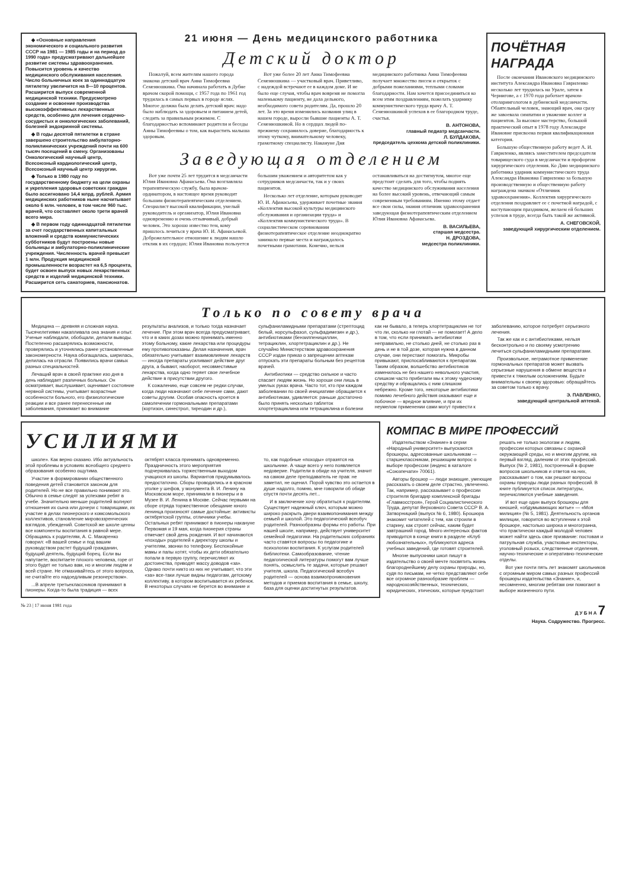◆ «Основные направления экономического и социального развития СССР на 1981 — 1985 годы и на период до 1990 года» предусматривают дальнейшее развитие системы здравоохранения. Повысится уровень и качество медицинского обслуживания населения. Число больничных коек за одиннадцатую пятилетку увеличится на 8—10 процентов. Расширится выпуск современной медицинской техники. Предусмотрено создание и освоение производства высокоэффективных лекарственных средств, особенно для лечения сердечно-сосудистых и онкологических заболеваний, болезней эндокринной системы.
◆ В годы десятой пятилетки в стране завершено строительство амбулаторно-поликлинических учреждений почти на 600 тысяч посещений в смену. Организованы Онкологический научный центр, Всесоюзный кардиологический центр, Всесоюзный научный центр хирургии.
◆ Только в 1980 году по государственному бюджету на цели охраны и укрепления здоровья советских граждан было ассигновано 14,4 млрд. рублей. Армия медицинских работников ныне насчитывает около 6 млн. человек, в том числе 960 тыс. врачей, что составляет около трети врачей всего мира.
◆ В первом году одиннадцатой пятилетки за счет государственных капитальных вложений и средств коммунистических субботников будут построены новые больницы и амбулаторно-поликлинические учреждения. Численность врачей превысит 1 млн. Продукция медицинской промышленности возрастет на 6,5 процента, будет освоен выпуск новых лекарственных средств и изделий медицинской техники. Расширится сеть санаториев, пансионатов.
21 июня — День медицинского работника
Детский доктор
Пожалуй, всем жителям нашего города знакома детский врач Анна Тимофеевна Семенюшкина. Она начинала работать в Дубне врачом скорой помощи, с 1957 года по 1961 год трудилась в самых первых в городе яслях. Многое должна была делать детский врач: надо было наблюдать за здоровьем и питанием детей, следить за правильным режимом. С благодарностью вспоминают родители и беседы Анны Тимофеевны о том, как вырастить малыша здоровым.
Вот уже более 20 лет Анна Тимофеевна Семенюшкина — участковый врач. Приветливо, с надеждой встречают ее в каждом доме. И не было еще случая, чтобы врач вовремя не помогла маленькому пациенту, не дала дельного, необходимого совета родителям. Да, прошло 20 лет. За это время изменились названия улиц в нашем городе, выросли бывшие пациенты А. Т. Семенюшкиной. Но в сердцах людей по-прежнему сохранилось доверие, благодарность к этому чуткому, внимательному человеку, грамотному специалисту. Накануне Дня медицинского работника Анна Тимофеевна получает множество писем и открыток с добрыми пожеланиями, теплыми словами благодарности. Нам хочется присоединиться ко всем этим поздравлениям, пожелать ударнику коммунистического труда врачу А. Т. Семенюшкиной успехов в ее благородном труде, счастья.
В. АНТОНОВА,
главный педиатр медсанчасти.
Л. БУЛДАКОВА,
председатель цехкома детской поликлиники.
Заведующая отделением
Вот уже почти 25 лет трудится в медсанчасти Юлия Ивановна Афанасьева. Она возглавляла терапевтическую службу, была врачом-ординатором, в настоящее время руководит большим физиотерапевтическим отделением. Специалист высокой квалификации, умелый руководитель и организатор, Юлия Ивановна одновременно и очень отзывчивый, добрый человек. Это хорошо известно тем, кому пришлось лечиться у врача Ю. И. Афанасьевой. Доброжелательное отношение к людям нашло отклик в их сердцах: Юлия Ивановна пользуется большим уважением и авторитетом как у сотрудников медсанчасти, так и у своих пациентов.
Несколько лет отделение, которым руководит Ю. И. Афанасьева, удерживает почетные звания «Коллектив высокой культуры медицинского обслуживания и организации труда» и «Коллектив коммунистического труда». В социалистическом соревновании физиотерапевтическое отделение неоднократно занимало первые места и награждалось почетными грамотами. Конечно, нельзя останавливаться на достигнутом, многое еще предстоит сделать для того, чтобы поднять качество медицинского обслуживания населения на более высокий уровень, отвечающий самым современным требованиям. Именно этому отдает все свои силы, знания отличник здравоохранения заведующая физиотерапевтическим отделением Юлия Ивановна Афанасьева.
В. ВАСИЛЬЕВА,
старшая медсестра.
Н. ДРОЗДОВА,
медсестра поликлиники.
ПОЧЁТНАЯ НАГРАДА
После окончания Ивановского медицинского института Александра Ивановна Гавриленко несколько лет трудилась на Урале, затем в Чернигове, а с 1970 года работает врачом-отоларингологом в дубненской медсанчасти. Обаятельный человек, знающий врач, она сразу же завоевала симпатии и уважение коллег и пациентов. За высокое мастерство, большой практический опыт в 1978 году Александре Ивановне присвоена первая квалификационная категория.
Большую общественную работу ведет А. И. Гавриленко, являясь заместителем председателя товарищеского суда в медсанчасти и профоргом хирургического отделения. Ко Дню медицинского работника ударник коммунистического труда Александра Ивановна Гавриленко за большую производственную и общественную работу награждена значком «Отличник здравоохранения». Коллектив хирургического отделения поздравляет ее с почетной наградой, с наступающим праздником, желаем ей больших успехов в труде, всегда быть такой же активной.
А. СНЕГОВСКОЙ,
заведующий хирургическим отделением.
Только по совету врача
Медицина — древняя и сложная наука. Тысячелетиями накапливала она знания и опыт. Ученые наблюдали, обобщали, делали выводы. Постепенно расширялись возможности, проверялись и уточнялись ранее установленные закономерности. Наука обогащалась, ширилась, делилась на отрасли. Появились врачи самых разных специальностей.
Лечащий врач в своей практике изо дня в день наблюдает различных больных. Он осматривает, выслушивает, оценивает состояние нервной системы, учитывает возрастные особенности больного, его физиологические реакции и все ранее перенесенные им заболевания, принимает во внимание результаты анализов, и только тогда назначает лечение. При этом врач всегда предусматривает, что и в каких дозах можно принимать именно этому больному, какие лекарства или процедуры ему противопоказаны. Делая назначения, врач обязательно учитывает взаимовлияние лекарств — иногда препараты усиливают действие друг друга, а бывают, наоборот, несовместимые лекарства, когда одно теряет свое лечебное действие в присутствии другого.
К сожалению, еще совсем не редки случаи, когда люди назначают себе лечение сами, дают советы другим. Особая опасность кроется в самолечении гормональными препаратами (кортизон, синестрол, тиреодин и др.), сульфаниламидными препаратами (стрептоцид белый, норсульфазол, сульфадимезин и др.), антибиотиками (бензилпенициллин, тетрациклин, хлортетрациклин и др.). Не случайно Министерством здравоохранения СССР издан приказ о запрещении аптекам отпускать эти препараты больным без рецептов врачей.
Антибиотики — средство сильное и часто спасает людям жизнь. Но хороши они лишь в умелых руках врача. Часто тот, кто при каждом заболевании по своей инициативе обращается к антибиотикам, удивляется: раньше достаточно было принять несколько таблеток хлортетрациклина или тетрациклина и болезни как ни бывало, а теперь хлортетрациклин не тот что ли, сколько ни глотай — не помогает! А дело в том, что если принимать антибиотики неправильно, не столько дней, не столько раз в день и не в той дозе, которая нужна в данном случае, они перестают помогать. Микробы привыкают, приспосабливаются к препаратам. Таким образом, волшебство антибиотиков изменилось не без нашего невольного участия, слишком часто прибегали мы к этому чудесному средству и обращались с ним слишком небрежно. Кроме того, некоторые антибиотики помимо лечебного действия оказывают еще и побочное — вредное влияние, и при их неумелом применении сами могут привести к заболеванию, которое потребует серьезного лечения.
Так же как и с антибиотиками, нельзя бесконтрольно и по своему усмотрению лечиться сульфаниламидными препаратами.
Произвольное, неграмотное применение гормональных препаратов может вызвать серьезные нарушения в обмене веществ и привести к тяжелым осложнениям. Будьте внимательны к своему здоровью: обращайтесь за советом только к врачу.
Э. ПАВЛЕНКО,
заведующий центральной аптекой.
УСИЛИЯМИ
школе». Как верно сказано. Ибо актуальность этой проблемы в условиях всеобщего среднего образования особенно ощутима.
Участие в формировании общественного поведения детей становится законом для родителей. Но не все правильно понимают это. Обычно в семье следят за успехами ребят в учебе. Значительно меньше родителей волнуют отношения их сына или дочери с товарищами, их участие в делах пионерского и комсомольского коллективов, становление мировоззренческих взглядов, убеждений. Советской же школе ценны все компоненты воспитания в равной мере. Обращаясь к родителям, А. С. Макаренко говорил: «В вашей семье и под вашим руководством растет будущий гражданин, будущий деятель, будущий борец. Если вы напутаете, воспитаете плохого человека, горе от этого будет не только вам, но и многим людям и всей стране. Не отмахивайтесь от этого вопроса, не считайте его надоедливым резонерством».
...В апреле третьеклассников принимают в пионеры. Когда-то была традиция — всех октябрят класса принимать одновременно. Праздничность этого мероприятия подчеркивалась торжественным выходом учащихся из школы. Вариантов придумывалось предостаточно. Сборы проводились и в красном уголке у шефов, у монумента В. И. Ленину на Московском море, принимали в пионеры и в Музее В. И. Ленина в Москве. Сейчас первыми на сборе отряда торжественное обещание юного ленинца произносят самые достойные: активисты октябрятской группы, отличники учебы. Остальных ребят принимают в пионеры накануне Первомая и 19 мая, когда пионерия страны отмечает свой день рождения. И вот начинаются «походы» родителей к директору школы и учителям, звонки по телефону. Беспокойные мамы и папы хотят, чтобы их дети обязательно попали в первую группу, перечисляют их достоинства, приводят массу доводов «за». Однако почти никто из них не учитывает, что эти «за» все-таки лучше видны педагогам, детскому коллективу, в котором воспитывается их ребенок. В некоторых случаях не берется во внимание и то, как подобные «походы» отразятся на школьнике. А чаще всего у него появляется недоверие. Родители в обиде на учителя, значит на самом деле преподаватель не прав: не заметил, не оценил. Порой чувство это остается в душе надолго, помню, мне говорили об обиде спустя почти десять лет...
И в заключение хочу обратиться к родителям. Существует надежный ключ, которым можно широко раскрыть двери взаимопонимания между семьей и школой. Это педагогический всеобуч родителей. Разнообразны формы его работы. При нашей школе, например, действует университет семейной педагогики. На родительских собраниях часто ставятся вопросы по педагогике и психологии воспитания. К услугам родителей библиотеки. Самообразование, чтение педагогической литературы помогут вам лучше понять, осмыслить те задачи, которые решают учителя, школа. Педагогический всеобуч родителей — основа взаимопроникновения методов и приемов воспитания в семье, школу, база для оценки достигнутых результатов.
КОМПАС В МИРЕ ПРОФЕССИЙ
Издательством «Знание» в серии «Народный университет» выпускаются брошюры, адресованные школьникам — старшеклассникам, решающим вопрос о выборе профессии (индекс в каталоге «Союзпечати» 70061).
Авторы брошюр — люди знающие, умеющие рассказать о своем деле страстно, увлеченно. Так, например, рассказывает о профессии строителя бригадир комплексной бригады «Главмосстроя», Герой Социалистического Труда, депутат Верховного Совета СССР В. А. Затворницкий (выпуск № 6, 1980). Брошюра знакомит читателей с тем, как строили в старину, как строят сейчас, каким будет завтрашний город. Много интересных фактов приводится в конце книги в разделе «Клуб любознательных», публикуются адреса учебных заведений, где готовят строителей.
Многие выпускники школ пишут в издательство о своей мечте посвятить жизнь благороднейшему делу охраны природы, но, судя по письмам, не четко представляют себе все огромное разнообразие проблем — народнохозяйственных, технических, юридических, этических, которые предстоит решать не только экологам и людям, профессии которых связаны с охраной окружающей среды, но и многим другим, на первый взгляд, далеким от этих профессий. Выпуск (№ 2, 1981), построенный в форме вопросов школьников и ответов на них, рассказывает о том, как решают вопросы охраны природы люди разных профессий. В книге публикуется список литературы, перечисляются учебные заведения.
И вот еще один выпуск брошюры для юношей, «обдумывающих житье» — «Моя милиция» (№ 5, 1981). Деятельность органов милиции, говорится во вступлении к этой брошюре, настолько широка и многогранна, что практически каждый молодой человек может найти здесь свое призвание: постовая и патрульная служба, участковые инспекторы, уголовный розыск, следственные отделения, научно-технические и оперативно-технические отделы.
Вот уже почти пять лет знакомят школьников с огромным миром самых разных профессий брошюры издательства «Знание», и, несомненно, многим ребятам они помогают в выборе жизненного пути.
№ 23 | 17 июня 1981 года Д У Б Н А 7
Наука. Содружество. Прогресс.